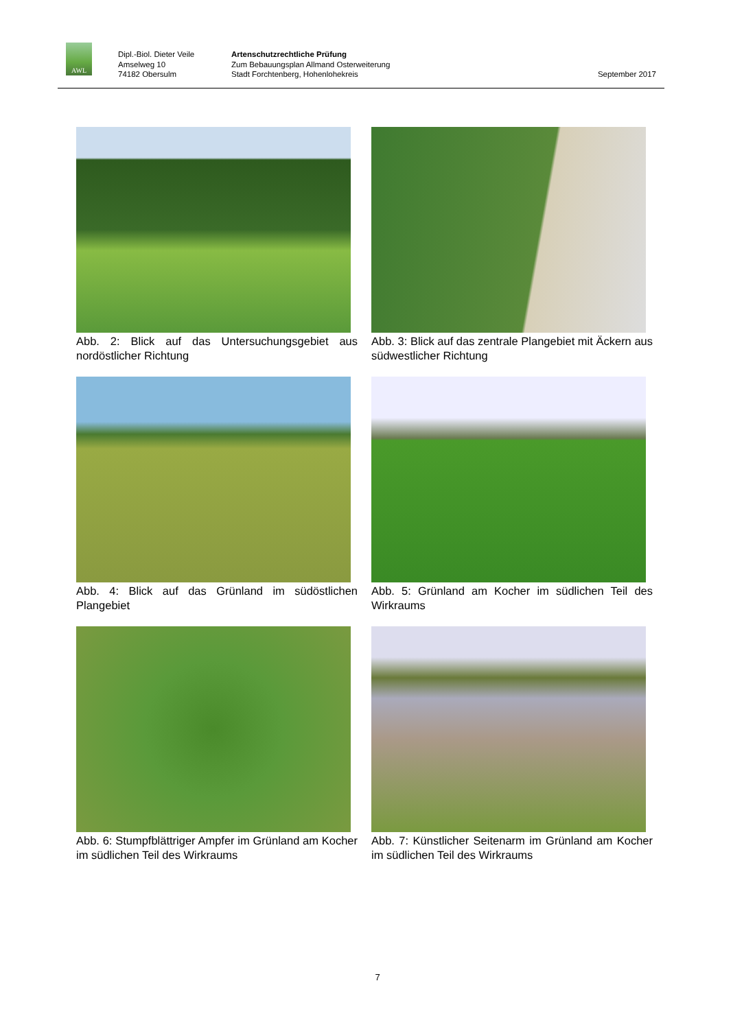AWL
Dipl.-Biol. Dieter Veile
Amselweg 10
74182 Obersulm
Artenschutzrechtliche Prüfung
Zum Bebauungsplan Allmand Osterweiterung
Stadt Forchtenberg, Hohenlohekreis
September 2017
Abb. 2: Blick auf das Untersuchungsgebiet aus nordöstlicher Richtung
Abb. 3: Blick auf das zentrale Plangebiet mit Äckern aus südwestlicher Richtung
Abb. 4: Blick auf das Grünland im südöstlichen Plangebiet
Abb. 5: Grünland am Kocher im südlichen Teil des Wirkraums
Abb. 6: Stumpfblättriger Ampfer im Grünland am Kocher im südlichen Teil des Wirkraums
Abb. 7: Künstlicher Seitenarm im Grünland am Kocher im südlichen Teil des Wirkraums
7